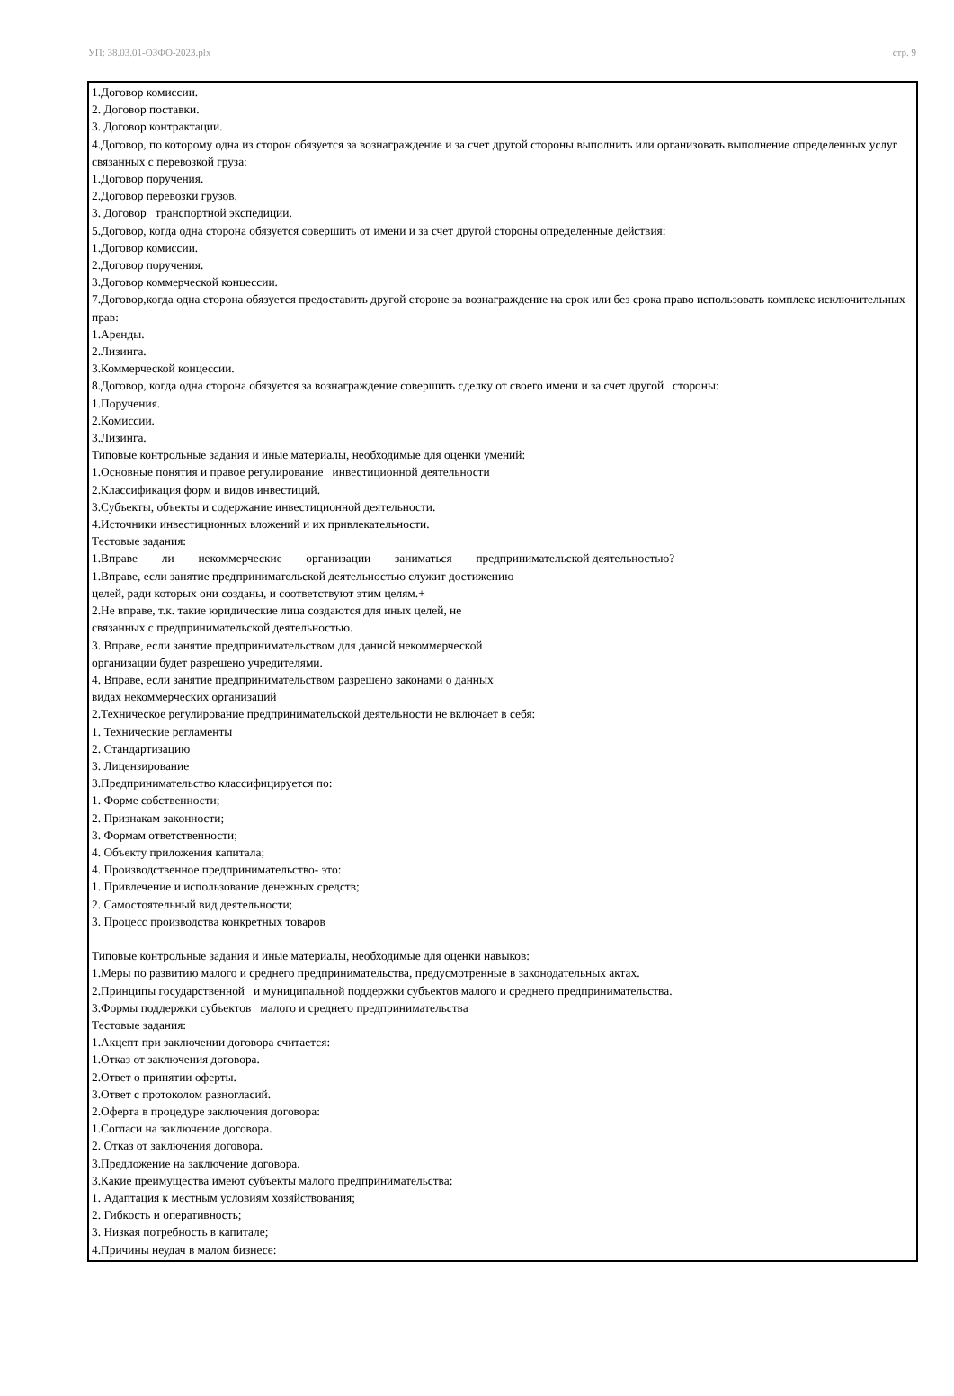УП: 38.03.01-ОЗФО-2023.plx стр. 9
1.Договор комиссии.
2. Договор поставки.
3. Договор контрактации.
4.Договор, по которому одна из сторон обязуется за вознаграждение и за счет другой стороны выполнить или организовать выполнение определенных услуг связанных с перевозкой груза:
1.Договор поручения.
2.Договор перевозки грузов.
3. Договор транспортной экспедиции.
5.Договор, когда одна сторона обязуется совершить от имени и за счет другой стороны определенные действия:
1.Договор комиссии.
2.Договор поручения.
3.Договор коммерческой концессии.
7.Договор,когда одна сторона обязуется предоставить другой стороне за вознаграждение на срок или без срока право использовать комплекс исключительных прав:
1.Аренды.
2.Лизинга.
3.Коммерческой концессии.
8.Договор, когда одна сторона обязуется за вознаграждение совершить сделку от своего имени и за счет другой стороны:
1.Поручения.
2.Комиссии.
3.Лизинга.
Типовые контрольные задания и иные материалы, необходимые для оценки умений:
1.Основные понятия и правое регулирование инвестиционной деятельности
2.Классификация форм и видов инвестиций.
3.Субъекты, объекты и содержание инвестиционной деятельности.
4.Источники инвестиционных вложений и их привлекательности.
Тестовые задания:
1.Вправе ли некоммерческие организации заниматься предпринимательской деятельностью?
1.Вправе, если занятие предпринимательской деятельностью служит достижению
целей, ради которых они созданы, и соответствуют этим целям.+
2.Не вправе, т.к. такие юридические лица создаются для иных целей, не
связанных с предпринимательской деятельностью.
3. Вправе, если занятие предпринимательством для данной некоммерческой
организации будет разрешено учредителями.
4. Вправе, если занятие предпринимательством разрешено законами о данных
видах некоммерческих организаций
2.Техническое регулирование предпринимательской деятельности не включает в себя:
1. Технические регламенты
2. Стандартизацию
3. Лицензирование
3.Предпринимательство классифицируется по:
1. Форме собственности;
2. Признакам законности;
3. Формам ответственности;
4. Объекту приложения капитала;
4. Производственное предпринимательство- это:
1. Привлечение и использование денежных средств;
2. Самостоятельный вид деятельности;
3. Процесс производства конкретных товаров
Типовые контрольные задания и иные материалы, необходимые для оценки навыков:
1.Меры по развитию малого и среднего предпринимательства, предусмотренные в законодательных актах.
2.Принципы государственной и муниципальной поддержки субъектов малого и среднего предпринимательства.
3.Формы поддержки субъектов малого и среднего предпринимательства
Тестовые задания:
1.Акцепт при заключении договора считается:
1.Отказ от заключения договора.
2.Ответ о принятии оферты.
3.Ответ с протоколом разногласий.
2.Оферта в процедуре заключения договора:
1.Согласи на заключение договора.
2. Отказ от заключения договора.
3.Предложение на заключение договора.
3.Какие преимущества имеют субъекты малого предпринимательства:
1. Адаптация к местным условиям хозяйствования;
2. Гибкость и оперативность;
3. Низкая потребность в капитале;
4.Причины неудач в малом бизнесе: